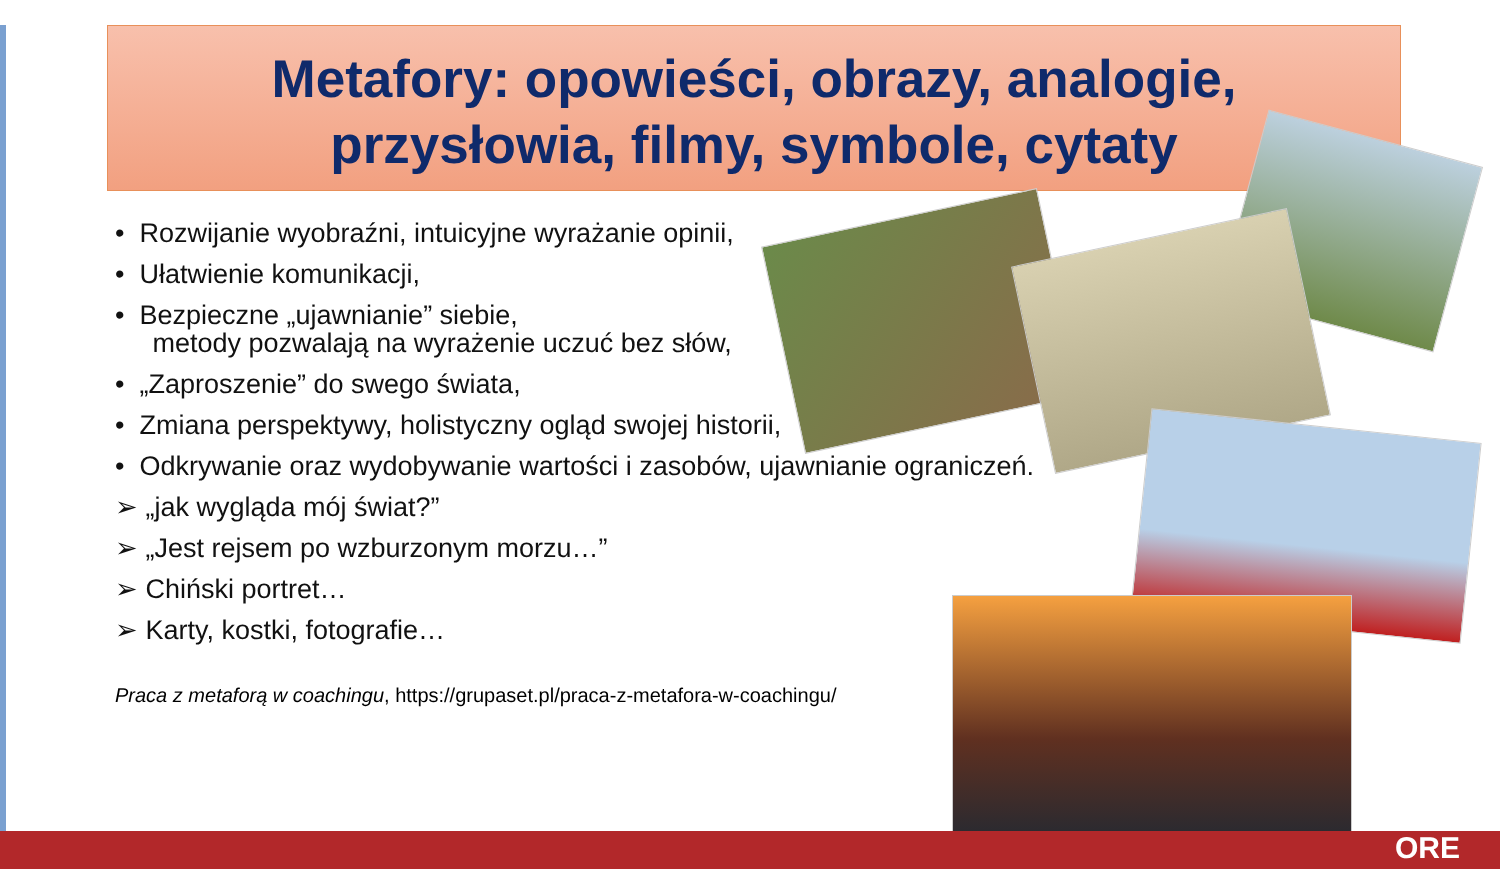Metafory: opowieści, obrazy, analogie,
przysłowia, filmy, symbole, cytaty
• Rozwijanie wyobraźni, intuicyjne wyrażanie opinii,
• Ułatwienie komunikacji,
• Bezpieczne „ujawnianie” siebie,
metody pozwalają na wyrażenie uczuć bez słów,
• „Zaproszenie” do swego świata,
• Zmiana perspektywy, holistyczny ogląd swojej historii,
• Odkrywanie oraz wydobywanie wartości i zasobów, ujawnianie ograniczeń.
➢ „jak wygląda mój świat?”
➢ „Jest rejsem po wzburzonym morzu…”
➢ Chiński portret…
➢ Karty, kostki, fotografie…
Praca z metaforą w coachingu, https://grupaset.pl/praca-z-metafora-w-coachingu/
ORE